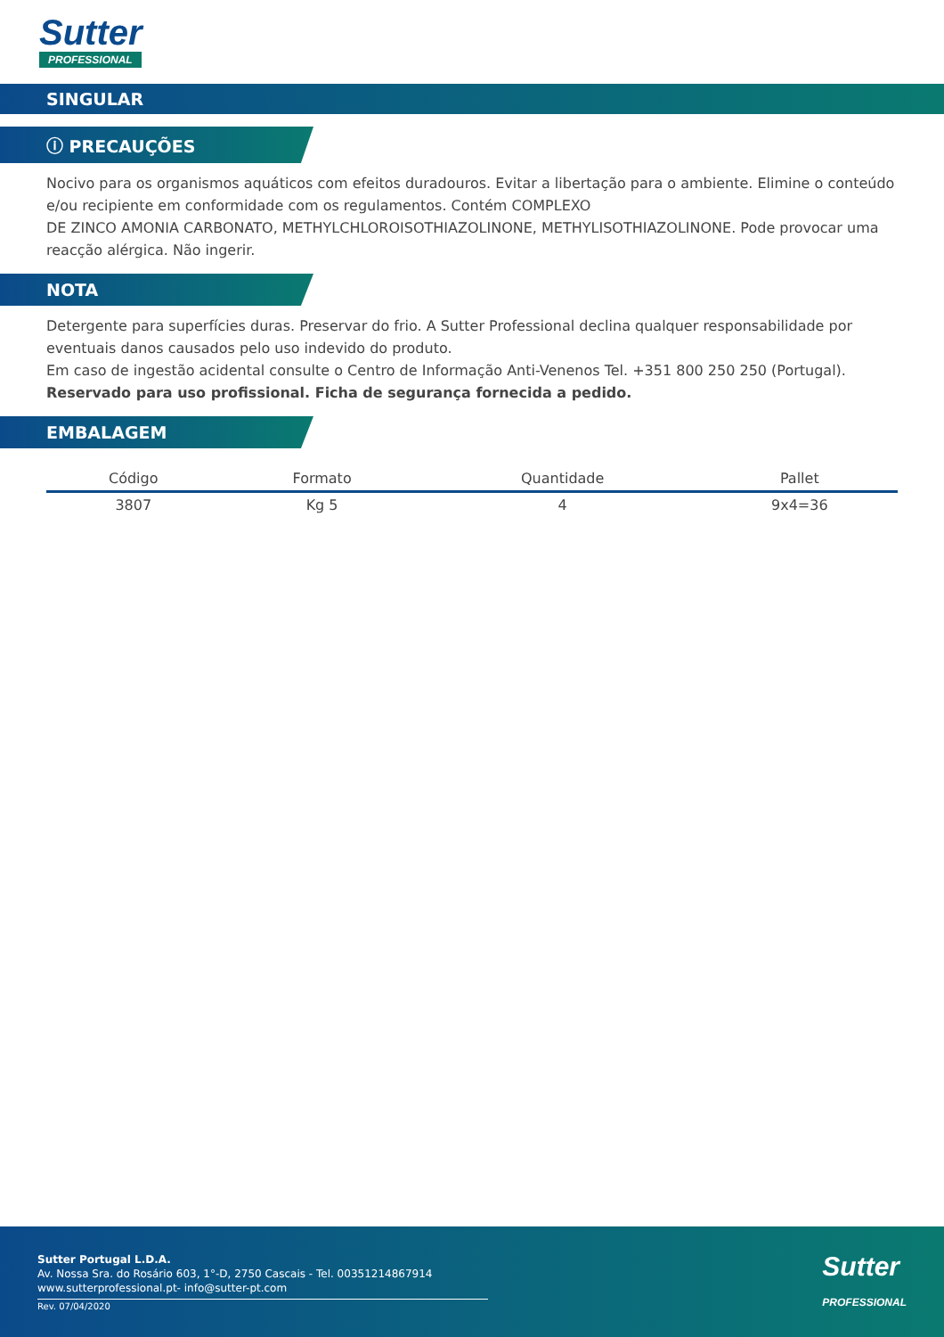Sutter
PROFESSIONAL
SINGULAR
ⓘ PRECAUÇÕES
Nocivo para os organismos aquáticos com efeitos duradouros. Evitar a libertação para o ambiente. Elimine o conteúdo e/ou recipiente em conformidade com os regulamentos. Contém COMPLEXO
DE ZINCO AMONIA CARBONATO, METHYLCHLOROISOTHIAZOLINONE, METHYLISOTHIAZOLINONE. Pode provocar uma reacção alérgica. Não ingerir.
NOTA
Detergente para superfícies duras. Preservar do frio. A Sutter Professional declina qualquer responsabilidade por eventuais danos causados pelo uso indevido do produto.
Em caso de ingestão acidental consulte o Centro de Informação Anti-Venenos Tel. +351 800 250 250 (Portugal).
Reservado para uso profissional. Ficha de segurança fornecida a pedido.
EMBALAGEM
| Código | Formato | Quantidade | Pallet |
| --- | --- | --- | --- |
| 3807 | Kg 5 | 4 | 9x4=36 |
Sutter Portugal L.D.A.
Av. Nossa Sra. do Rosário 603, 1°-D, 2750 Cascais - Tel. 00351214867914
www.sutterprofessional.pt- info@sutter-pt.com
Rev. 07/04/2020
Sutter
PROFESSIONAL